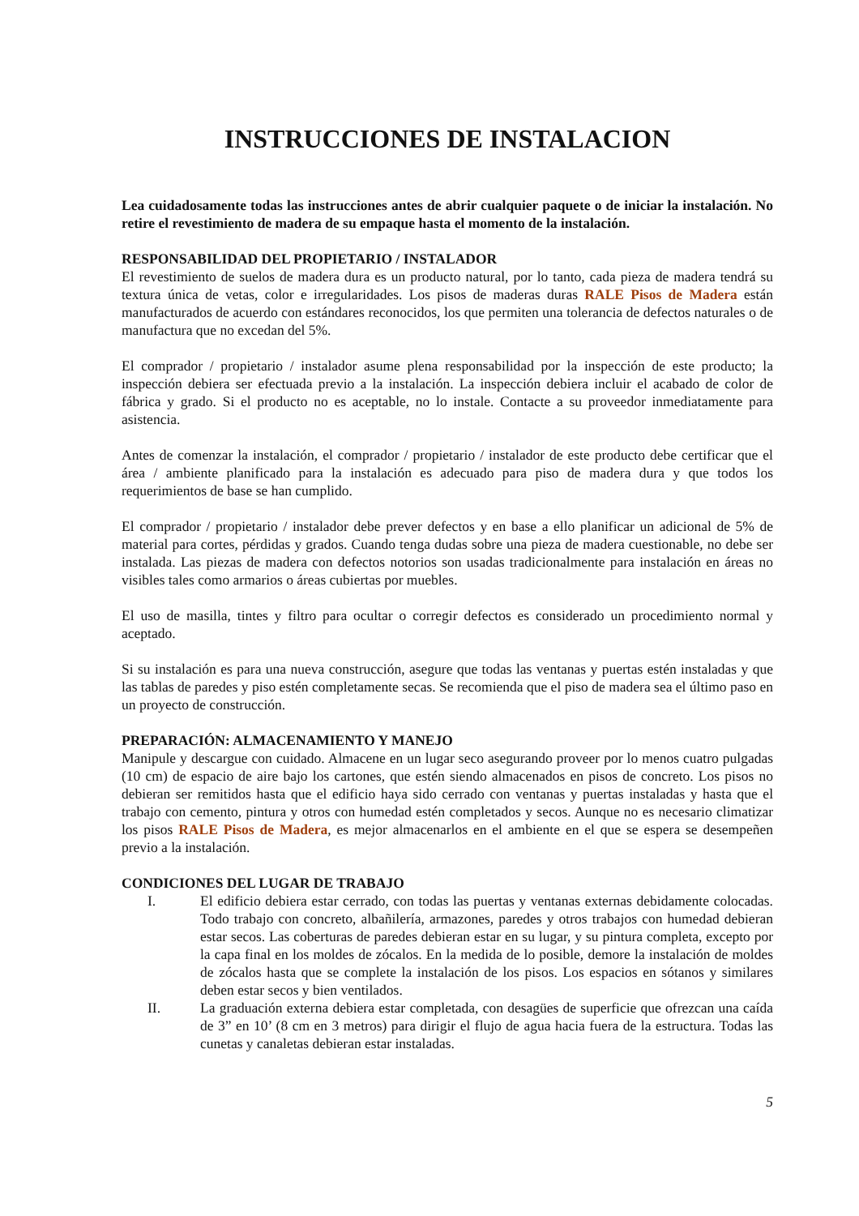INSTRUCCIONES DE INSTALACION
Lea cuidadosamente todas las instrucciones antes de abrir cualquier paquete o de iniciar la instalación. No retire el revestimiento de madera de su empaque hasta el momento de la instalación.
RESPONSABILIDAD DEL PROPIETARIO / INSTALADOR
El revestimiento de suelos de madera dura es un producto natural, por lo tanto, cada pieza de madera tendrá su textura única de vetas, color e irregularidades. Los pisos de maderas duras RALE Pisos de Madera están manufacturados de acuerdo con estándares reconocidos, los que permiten una tolerancia de defectos naturales o de manufactura que no excedan del 5%.
El comprador / propietario / instalador asume plena responsabilidad por la inspección de este producto; la inspección debiera ser efectuada previo a la instalación. La inspección debiera incluir el acabado de color de fábrica y grado. Si el producto no es aceptable, no lo instale. Contacte a su proveedor inmediatamente para asistencia.
Antes de comenzar la instalación, el comprador / propietario / instalador de este producto debe certificar que el área / ambiente planificado para la instalación es adecuado para piso de madera dura y que todos los requerimientos de base se han cumplido.
El comprador / propietario / instalador debe prever defectos y en base a ello planificar un adicional de 5% de material para cortes, pérdidas y grados. Cuando tenga dudas sobre una pieza de madera cuestionable, no debe ser instalada. Las piezas de madera con defectos notorios son usadas tradicionalmente para instalación en áreas no visibles tales como armarios o áreas cubiertas por muebles.
El uso de masilla, tintes y filtro para ocultar o corregir defectos es considerado un procedimiento normal y aceptado.
Si su instalación es para una nueva construcción, asegure que todas las ventanas y puertas estén instaladas y que las tablas de paredes y piso estén completamente secas. Se recomienda que el piso de madera sea el último paso en un proyecto de construcción.
PREPARACIÓN: ALMACENAMIENTO Y MANEJO
Manipule y descargue con cuidado. Almacene en un lugar seco asegurando proveer por lo menos cuatro pulgadas (10 cm) de espacio de aire bajo los cartones, que estén siendo almacenados en pisos de concreto. Los pisos no debieran ser remitidos hasta que el edificio haya sido cerrado con ventanas y puertas instaladas y hasta que el trabajo con cemento, pintura y otros con humedad estén completados y secos. Aunque no es necesario climatizar los pisos RALE Pisos de Madera, es mejor almacenarlos en el ambiente en el que se espera se desempeñen previo a la instalación.
CONDICIONES DEL LUGAR DE TRABAJO
I. El edificio debiera estar cerrado, con todas las puertas y ventanas externas debidamente colocadas. Todo trabajo con concreto, albañilería, armazones, paredes y otros trabajos con humedad debieran estar secos. Las coberturas de paredes debieran estar en su lugar, y su pintura completa, excepto por la capa final en los moldes de zócalos. En la medida de lo posible, demore la instalación de moldes de zócalos hasta que se complete la instalación de los pisos. Los espacios en sótanos y similares deben estar secos y bien ventilados.
II. La graduación externa debiera estar completada, con desagües de superficie que ofrezcan una caída de 3” en 10’ (8 cm en 3 metros) para dirigir el flujo de agua hacia fuera de la estructura. Todas las cunetas y canaletas debieran estar instaladas.
5